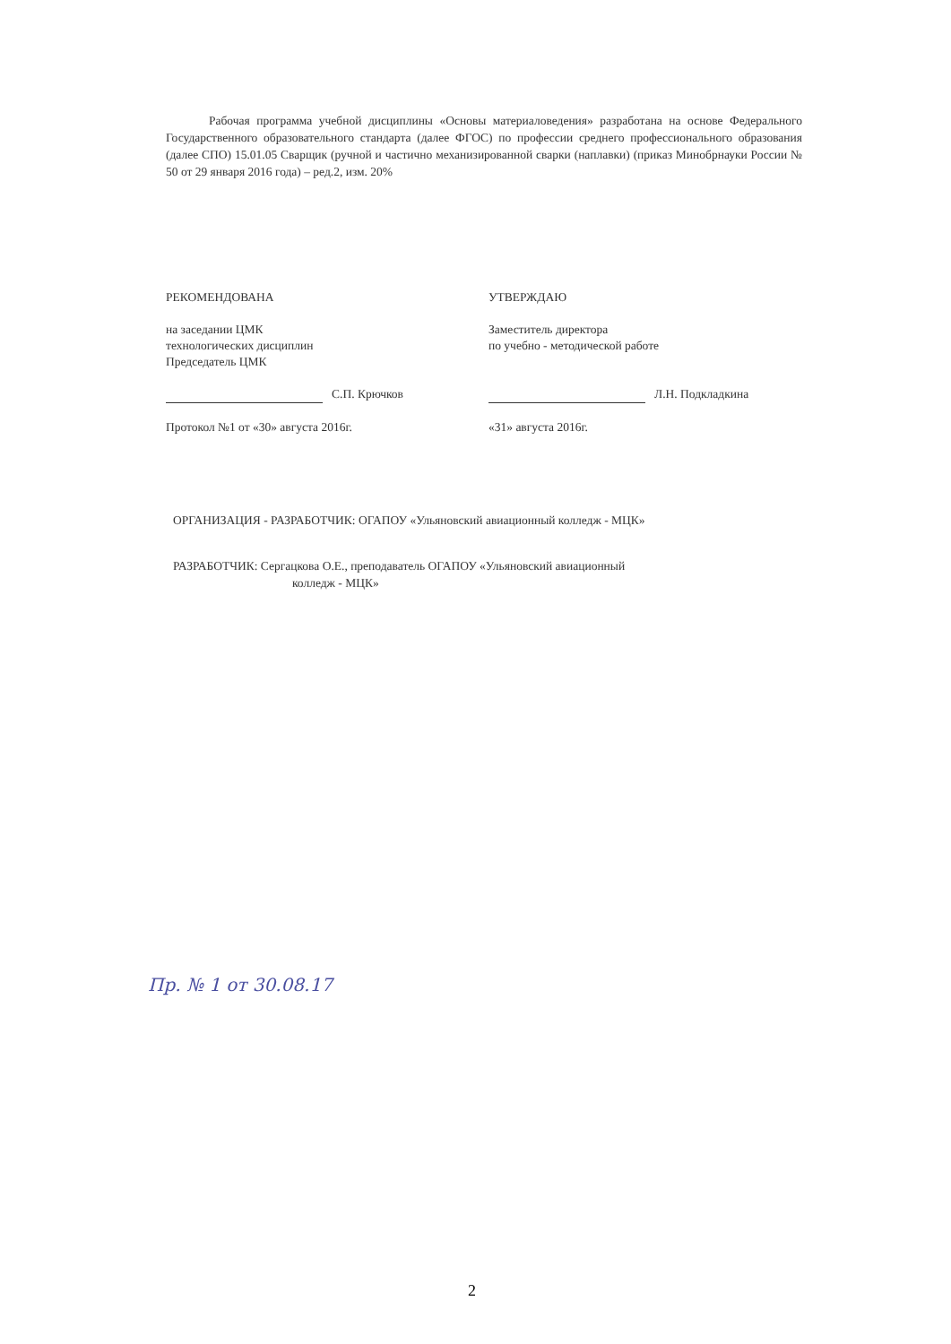Рабочая программа учебной дисциплины «Основы материаловедения» разработана на основе Федерального Государственного образовательного стандарта (далее ФГОС) по профессии среднего профессионального образования (далее СПО) 15.01.05 Сварщик (ручной и частично механизированной сварки (наплавки) (приказ Минобрнауки России № 50 от 29 января 2016 года) – ред.2, изм. 20%
РЕКОМЕНДОВАНА
на заседании ЦМК
технологических дисциплин
Председатель ЦМК
С.П. Крючков
Протокол №1 от «30» августа 2016г.
УТВЕРЖДАЮ
Заместитель директора
по учебно - методической работе
Л.Н. Подкладкина
«31» августа 2016г.
ОРГАНИЗАЦИЯ - РАЗРАБОТЧИК: ОГАПОУ «Ульяновский авиационный колледж - МЦК»
РАЗРАБОТЧИК: Сергацкова О.Е., преподаватель ОГАПОУ «Ульяновский авиационный
колледж - МЦК»
Пр. № 1 от 30.08.17
2